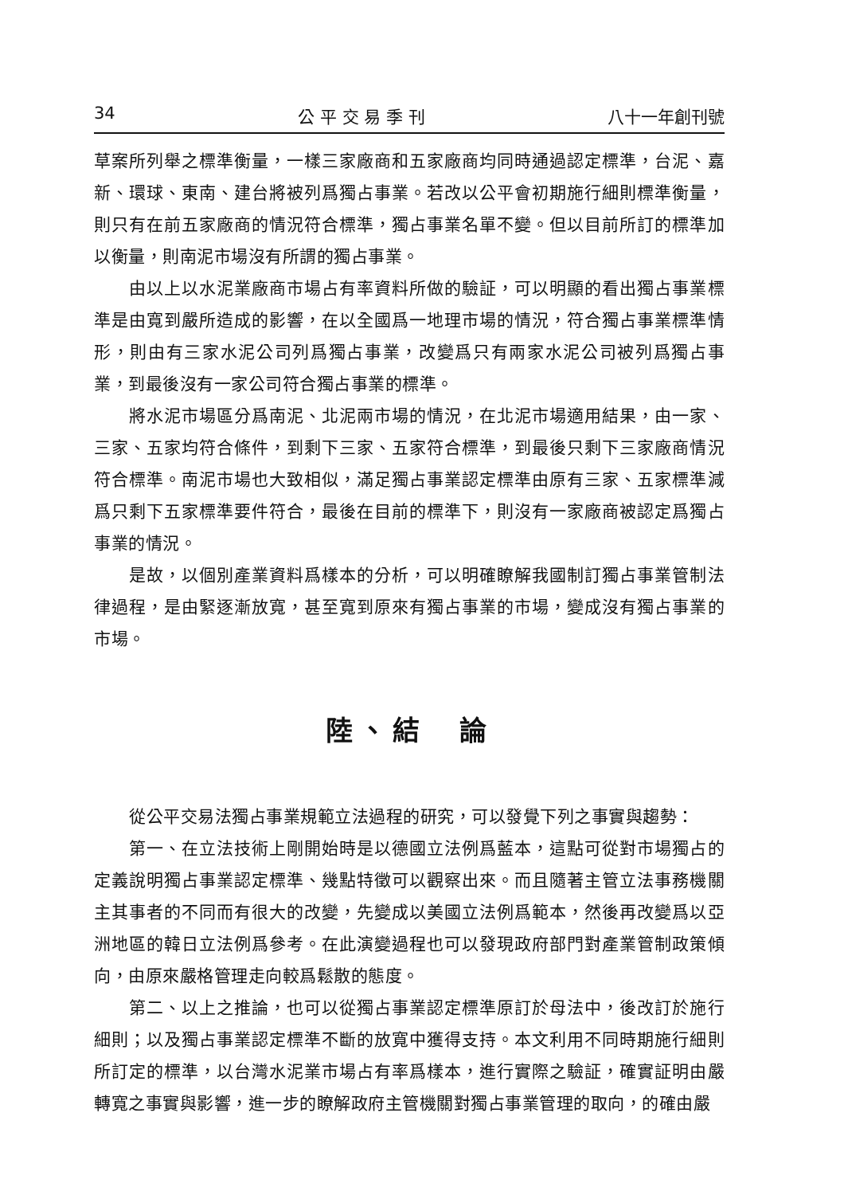34 公 平 交 易 季 刊 八十一年創刊號
草案所列舉之標準衡量，一樣三家廠商和五家廠商均同時通過認定標準，台泥、嘉新、環球、東南、建台將被列爲獨占事業。若改以公平會初期施行細則標準衡量，則只有在前五家廠商的情況符合標準，獨占事業名單不變。但以目前所訂的標準加以衡量，則南泥市場沒有所謂的獨占事業。
由以上以水泥業廠商市場占有率資料所做的驗証，可以明顯的看出獨占事業標準是由寬到嚴所造成的影響，在以全國爲一地理市場的情況，符合獨占事業標準情形，則由有三家水泥公司列爲獨占事業，改變爲只有兩家水泥公司被列爲獨占事業，到最後沒有一家公司符合獨占事業的標準。
將水泥市場區分爲南泥、北泥兩市場的情況，在北泥市場適用結果，由一家、三家、五家均符合條件，到剩下三家、五家符合標準，到最後只剩下三家廠商情況符合標準。南泥市場也大致相似，滿足獨占事業認定標準由原有三家、五家標準減爲只剩下五家標準要件符合，最後在目前的標準下，則沒有一家廠商被認定爲獨占事業的情況。
是故，以個別產業資料爲樣本的分析，可以明確瞭解我國制訂獨占事業管制法律過程，是由緊逐漸放寬，甚至寬到原來有獨占事業的市場，變成沒有獨占事業的市場。
陸、結　論
從公平交易法獨占事業規範立法過程的研究，可以發覺下列之事實與趨勢：
第一、在立法技術上剛開始時是以德國立法例爲藍本，這點可從對市場獨占的定義說明獨占事業認定標準、幾點特徵可以觀察出來。而且隨著主管立法事務機關主其事者的不同而有很大的改變，先變成以美國立法例爲範本，然後再改變爲以亞洲地區的韓日立法例爲參考。在此演變過程也可以發現政府部門對產業管制政策傾向，由原來嚴格管理走向較爲鬆散的態度。
第二、以上之推論，也可以從獨占事業認定標準原訂於母法中，後改訂於施行細則；以及獨占事業認定標準不斷的放寬中獲得支持。本文利用不同時期施行細則所訂定的標準，以台灣水泥業市場占有率爲樣本，進行實際之驗証，確實証明由嚴轉寬之事實與影響，進一步的瞭解政府主管機關對獨占事業管理的取向，的確由嚴